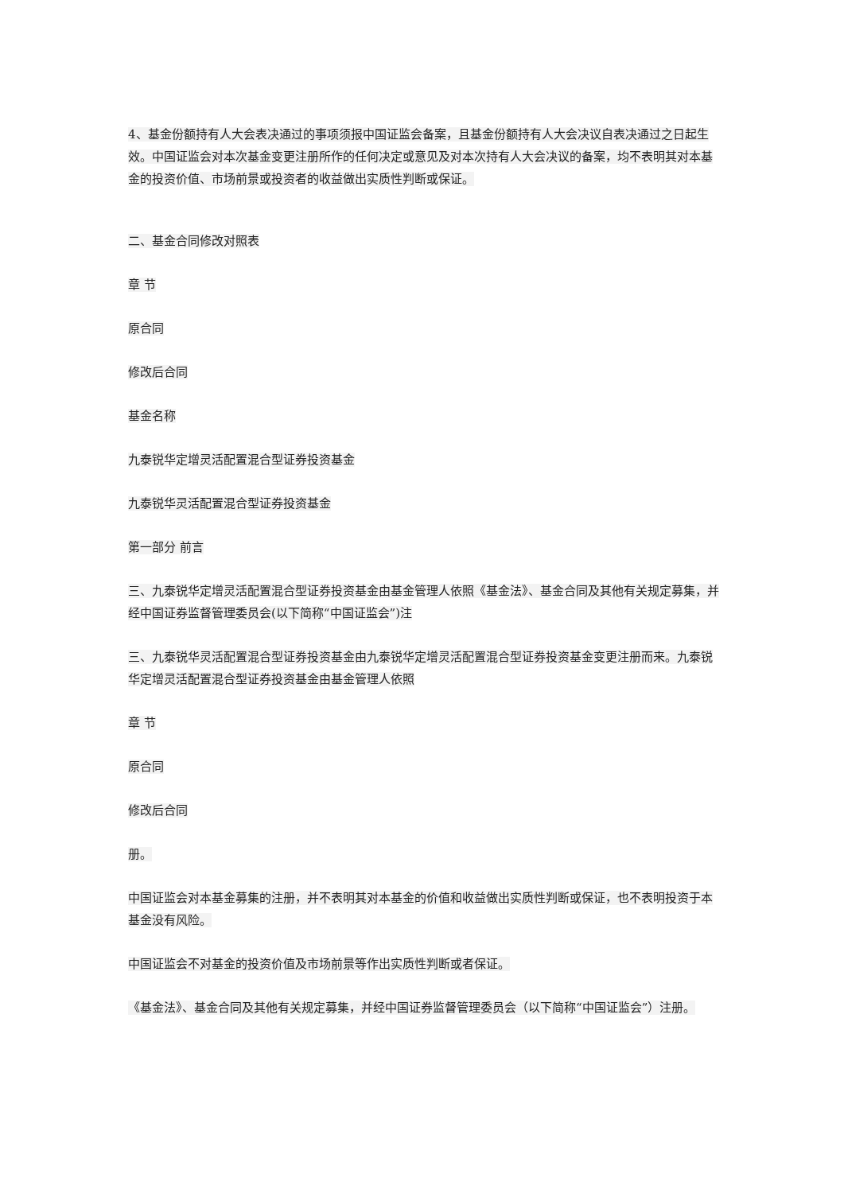4、基金份额持有人大会表决通过的事项须报中国证监会备案，且基金份额持有人大会决议自表决通过之日起生效。中国证监会对本次基金变更注册所作的任何决定或意见及对本次持有人大会决议的备案，均不表明其对本基金的投资价值、市场前景或投资者的收益做出实质性判断或保证。
二、基金合同修改对照表
章 节
原合同
修改后合同
基金名称
九泰锐华定增灵活配置混合型证券投资基金
九泰锐华灵活配置混合型证券投资基金
第一部分 前言
三、九泰锐华定增灵活配置混合型证券投资基金由基金管理人依照《基金法》、基金合同及其他有关规定募集，并经中国证券监督管理委员会(以下简称“中国证监会”)注
三、九泰锐华灵活配置混合型证券投资基金由九泰锐华定增灵活配置混合型证券投资基金变更注册而来。九泰锐华定增灵活配置混合型证券投资基金由基金管理人依照
章 节
原合同
修改后合同
册。
中国证监会对本基金募集的注册，并不表明其对本基金的价值和收益做出实质性判断或保证，也不表明投资于本基金没有风险。
中国证监会不对基金的投资价值及市场前景等作出实质性判断或者保证。
《基金法》、基金合同及其他有关规定募集，并经中国证券监督管理委员会（以下简称“中国证监会”）注册。